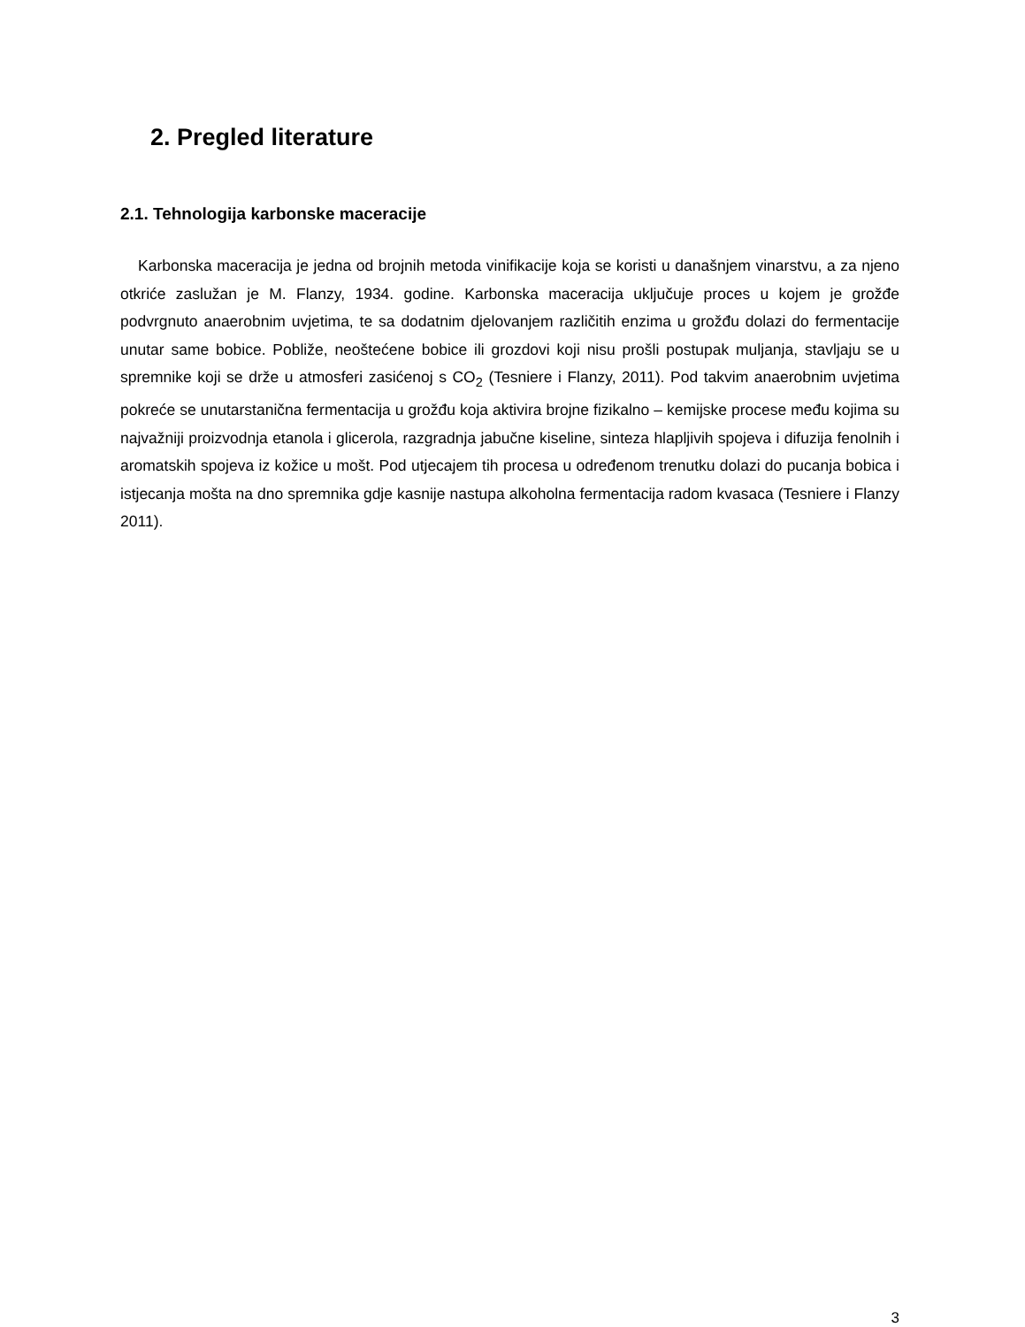2. Pregled literature
2.1. Tehnologija karbonske maceracije
Karbonska maceracija je jedna od brojnih metoda vinifikacije koja se koristi u današnjem vinarstvu, a za njeno otkriće zaslužan je M. Flanzy, 1934. godine. Karbonska maceracija uključuje proces u kojem je grožđe podvrgnuto anaerobnim uvjetima, te sa dodatnim djelovanjem različitih enzima u grožđu dolazi do fermentacije unutar same bobice. Pobliže, neoštećene bobice ili grozdovi koji nisu prošli postupak muljanja, stavljaju se u spremnike koji se drže u atmosferi zasićenoj s CO<sub>2</sub> (Tesniere i Flanzy, 2011). Pod takvim anaerobnim uvjetima pokreće se unutarstanična fermentacija u grožđu koja aktivira brojne fizikalno – kemijske procese među kojima su najvažniji proizvodnja etanola i glicerola, razgradnja jabučne kiseline, sinteza hlapljivih spojeva i difuzija fenolnih i aromatskih spojeva iz kožice u mošt. Pod utjecajem tih procesa u određenom trenutku dolazi do pucanja bobica i istjecanja mošta na dno spremnika gdje kasnije nastupa alkoholna fermentacija radom kvasaca (Tesniere i Flanzy 2011).
3